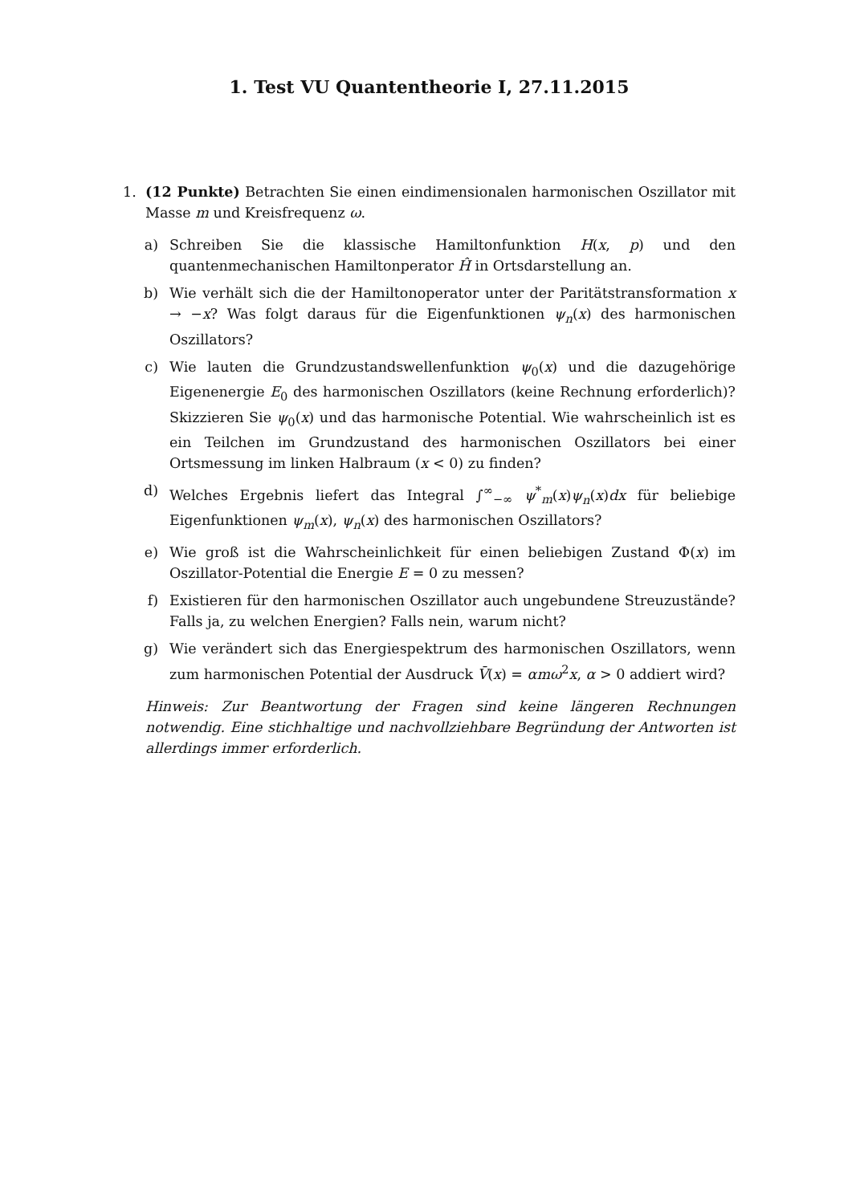1. Test VU Quantentheorie I, 27.11.2015
1. (12 Punkte) Betrachten Sie einen eindimensionalen harmonischen Oszillator mit Masse m und Kreisfrequenz ω.
a) Schreiben Sie die klassische Hamiltonfunktion H(x, p) und den quantenmechanischen Hamiltonperator Ĥ in Ortsdarstellung an.
b) Wie verhält sich die der Hamiltonoperator unter der Paritätstransformation x → −x? Was folgt daraus für die Eigenfunktionen ψ<sub>n</sub>(x) des harmonischen Oszillators?
c) Wie lauten die Grundzustandswellenfunktion ψ<sub>0</sub>(x) und die dazugehörige Eigenenergie E<sub>0</sub> des harmonischen Oszillators (keine Rechnung erforderlich)? Skizzieren Sie ψ<sub>0</sub>(x) und das harmonische Potential. Wie wahrscheinlich ist es ein Teilchen im Grundzustand des harmonischen Oszillators bei einer Ortsmessung im linken Halbraum (x < 0) zu finden?
d) Welches Ergebnis liefert das Integral ∫<sup>∞</sup><sub>−∞</sub> ψ<sup>*</sup><sub>m</sub>(x)ψ<sub>n</sub>(x)dx für beliebige Eigenfunktionen ψ<sub>m</sub>(x), ψ<sub>n</sub>(x) des harmonischen Oszillators?
e) Wie groß ist die Wahrscheinlichkeit für einen beliebigen Zustand Φ(x) im Oszillator-Potential die Energie E = 0 zu messen?
f) Existieren für den harmonischen Oszillator auch ungebundene Streuzustände? Falls ja, zu welchen Energien? Falls nein, warum nicht?
g) Wie verändert sich das Energiespektrum des harmonischen Oszillators, wenn zum harmonischen Potential der Ausdruck V̄(x) = αmω<sup>2</sup>x, α > 0 addiert wird?
Hinweis: Zur Beantwortung der Fragen sind keine längeren Rechnungen notwendig. Eine stichhaltige und nachvollziehbare Begründung der Antworten ist allerdings immer erforderlich.